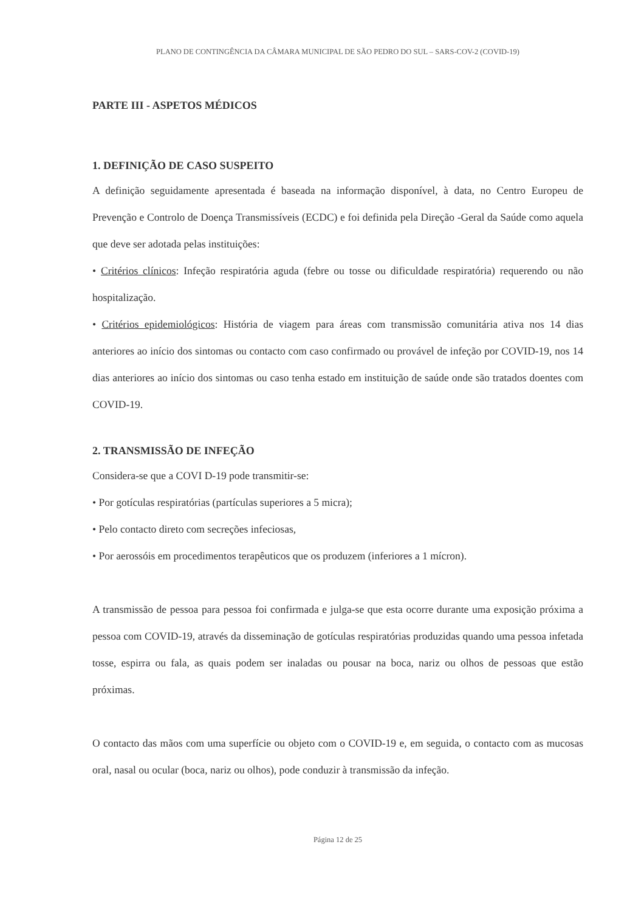PLANO DE CONTINGÊNCIA DA CÂMARA MUNICIPAL DE SÃO PEDRO DO SUL – SARS-COV-2 (COVID-19)
PARTE III - ASPETOS MÉDICOS
1. DEFINIÇÃO DE CASO SUSPEITO
A definição seguidamente apresentada é baseada na informação disponível, à data, no Centro Europeu de Prevenção e Controlo de Doença Transmissíveis (ECDC) e foi definida pela Direção -Geral da Saúde como aquela que deve ser adotada pelas instituições:
• Critérios clínicos: Infeção respiratória aguda (febre ou tosse ou dificuldade respiratória) requerendo ou não hospitalização.
• Critérios epidemiológicos: História de viagem para áreas com transmissão comunitária ativa nos 14 dias anteriores ao início dos sintomas ou contacto com caso confirmado ou provável de infeção por COVID-19, nos 14 dias anteriores ao início dos sintomas ou caso tenha estado em instituição de saúde onde são tratados doentes com COVID-19.
2. TRANSMISSÃO DE INFEÇÃO
Considera-se que a COVI D-19 pode transmitir-se:
• Por gotículas respiratórias (partículas superiores a 5 micra);
• Pelo contacto direto com secreções infeciosas,
• Por aerossóis em procedimentos terapêuticos que os produzem (inferiores a 1 mícron).
A transmissão de pessoa para pessoa foi confirmada e julga-se que esta ocorre durante uma exposição próxima a pessoa com COVID-19, através da disseminação de gotículas respiratórias produzidas quando uma pessoa infetada tosse, espirra ou fala, as quais podem ser inaladas ou pousar na boca, nariz ou olhos de pessoas que estão próximas.
O contacto das mãos com uma superfície ou objeto com o COVID-19 e, em seguida, o contacto com as mucosas oral, nasal ou ocular (boca, nariz ou olhos), pode conduzir à transmissão da infeção.
Página 12 de 25